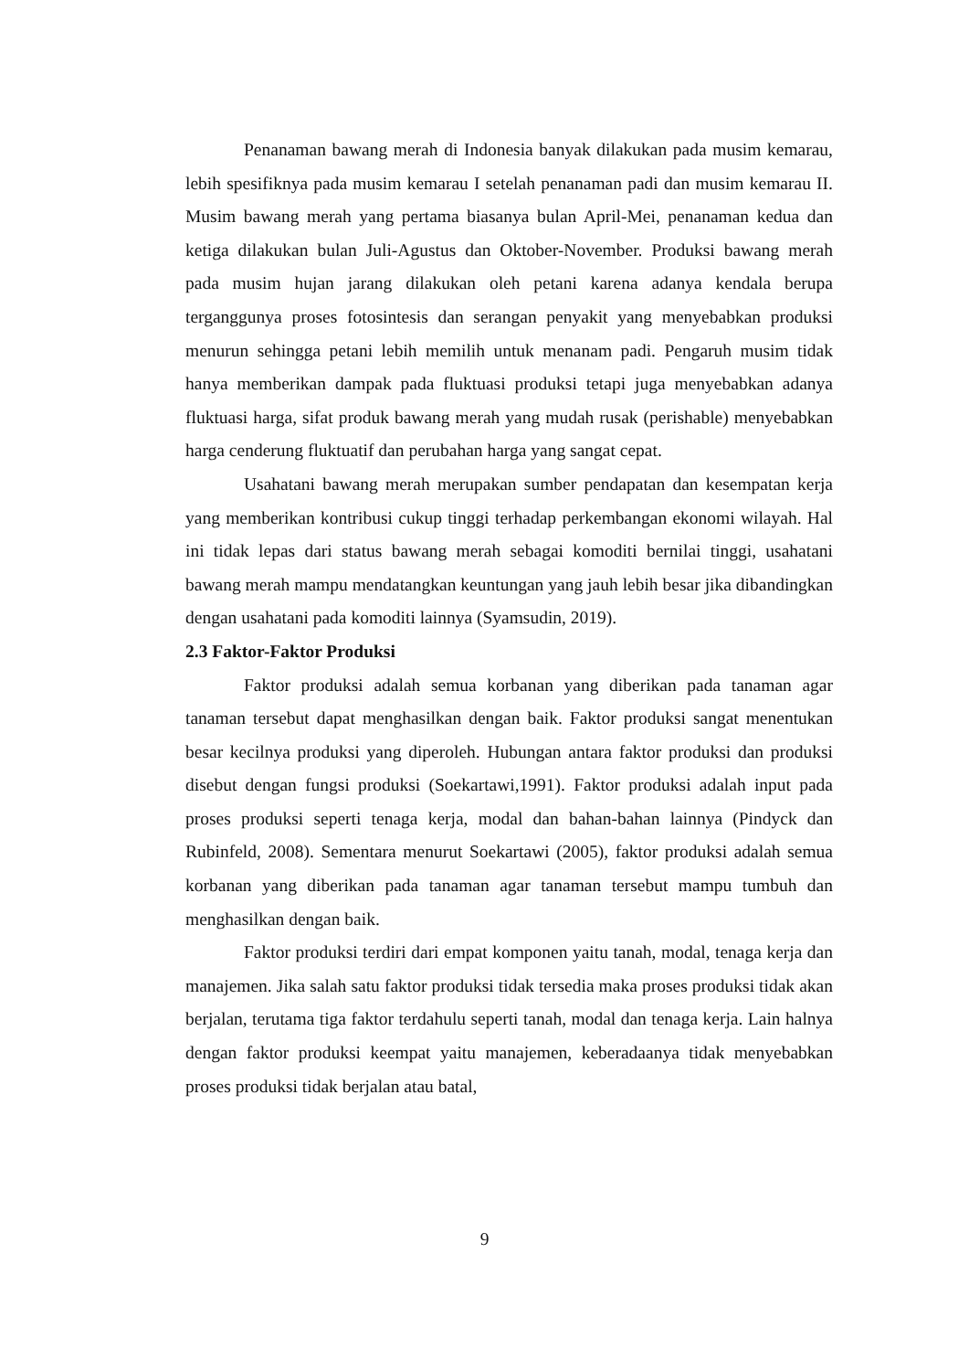Penanaman bawang merah di Indonesia banyak dilakukan pada musim kemarau, lebih spesifiknya pada musim kemarau I setelah penanaman padi dan musim kemarau II. Musim bawang merah yang pertama biasanya bulan April-Mei, penanaman kedua dan ketiga dilakukan bulan Juli-Agustus dan Oktober-November. Produksi bawang merah pada musim hujan jarang dilakukan oleh petani karena adanya kendala berupa terganggunya proses fotosintesis dan serangan penyakit yang menyebabkan produksi menurun sehingga petani lebih memilih untuk menanam padi. Pengaruh musim tidak hanya memberikan dampak pada fluktuasi produksi tetapi juga menyebabkan adanya fluktuasi harga, sifat produk bawang merah yang mudah rusak (perishable) menyebabkan harga cenderung fluktuatif dan perubahan harga yang sangat cepat.
Usahatani bawang merah merupakan sumber pendapatan dan kesempatan kerja yang memberikan kontribusi cukup tinggi terhadap perkembangan ekonomi wilayah. Hal ini tidak lepas dari status bawang merah sebagai komoditi bernilai tinggi, usahatani bawang merah mampu mendatangkan keuntungan yang jauh lebih besar jika dibandingkan dengan usahatani pada komoditi lainnya (Syamsudin, 2019).
2.3 Faktor-Faktor Produksi
Faktor produksi adalah semua korbanan yang diberikan pada tanaman agar tanaman tersebut dapat menghasilkan dengan baik. Faktor produksi sangat menentukan besar kecilnya produksi yang diperoleh. Hubungan antara faktor produksi dan produksi disebut dengan fungsi produksi (Soekartawi,1991). Faktor produksi adalah input pada proses produksi seperti tenaga kerja, modal dan bahan-bahan lainnya (Pindyck dan Rubinfeld, 2008). Sementara menurut Soekartawi (2005), faktor produksi adalah semua korbanan yang diberikan pada tanaman agar tanaman tersebut mampu tumbuh dan menghasilkan dengan baik.
Faktor produksi terdiri dari empat komponen yaitu tanah, modal, tenaga kerja dan manajemen. Jika salah satu faktor produksi tidak tersedia maka proses produksi tidak akan berjalan, terutama tiga faktor terdahulu seperti tanah, modal dan tenaga kerja. Lain halnya dengan faktor produksi keempat yaitu manajemen, keberadaanya tidak menyebabkan proses produksi tidak berjalan atau batal,
9